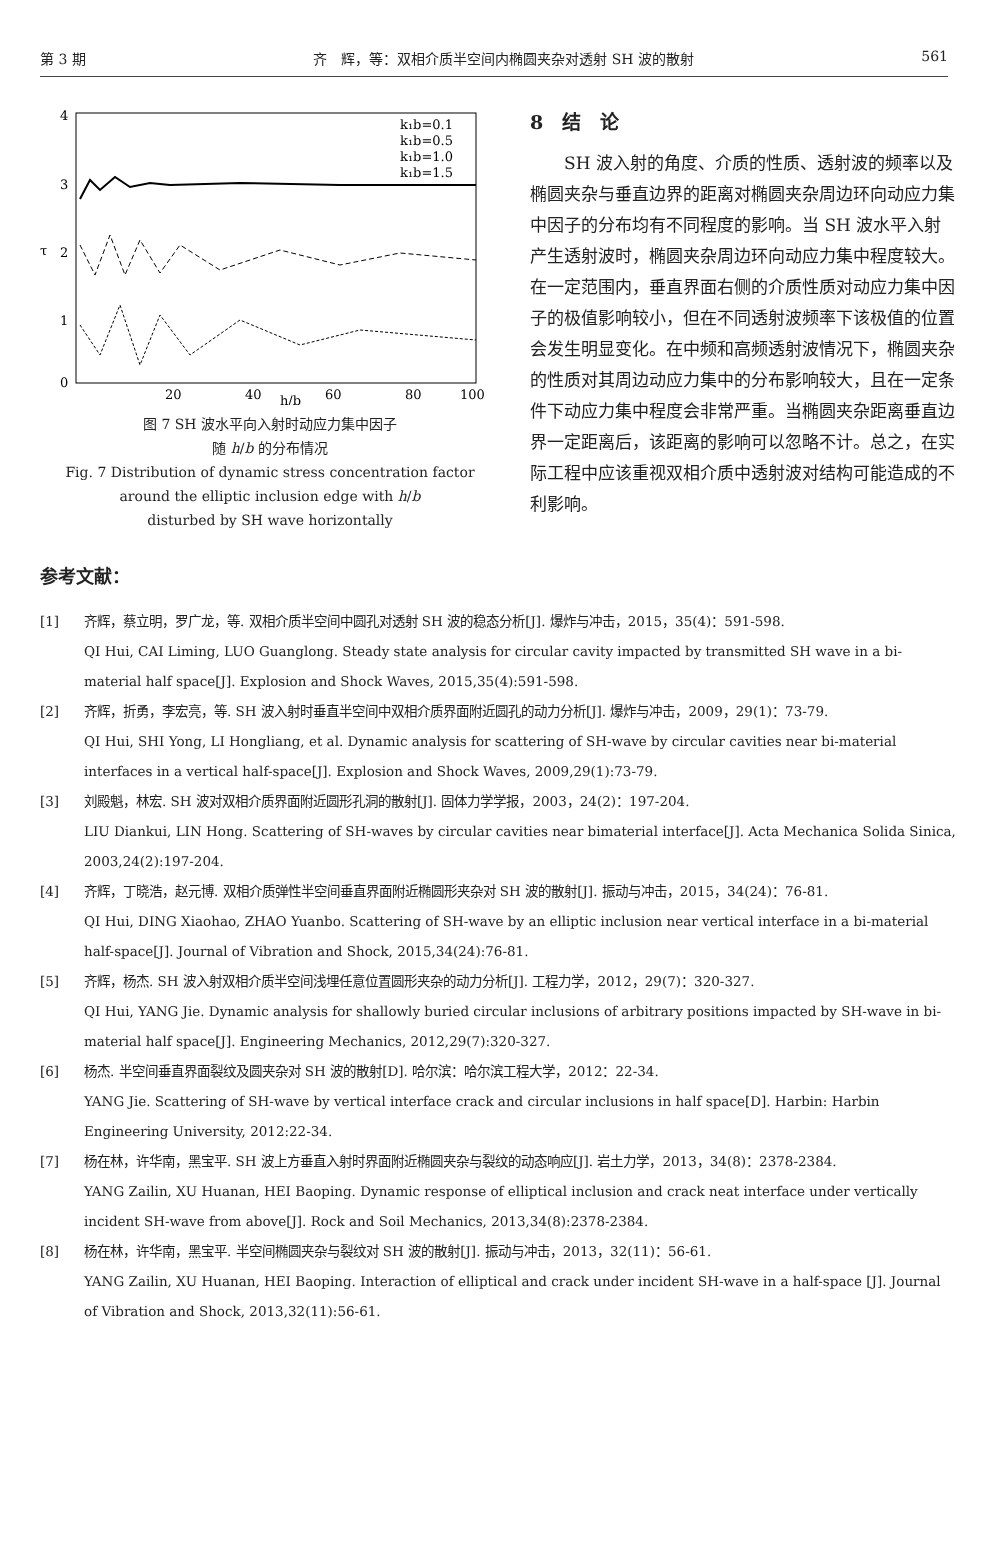第 3 期 齐　辉，等：双相介质半空间内椭圆夹杂对透射 SH 波的散射 561
4
3
2
1
0
20
40
60
80
100
h/b
τ
k₁b=0.1
k₁b=0.5
k₁b=1.0
k₁b=1.5
图 7 SH 波水平向入射时动应力集中因子
随 h/b 的分布情况
Fig. 7 Distribution of dynamic stress concentration factor
around the elliptic inclusion edge with h/b
disturbed by SH wave horizontally
8　结　论
　　SH 波入射的角度、介质的性质、透射波的频率以及椭圆夹杂与垂直边界的距离对椭圆夹杂周边环向动应力集中因子的分布均有不同程度的影响。当 SH 波水平入射产生透射波时，椭圆夹杂周边环向动应力集中程度较大。在一定范围内，垂直界面右侧的介质性质对动应力集中因子的极值影响较小，但在不同透射波频率下该极值的位置会发生明显变化。在中频和高频透射波情况下，椭圆夹杂的性质对其周边动应力集中的分布影响较大，且在一定条件下动应力集中程度会非常严重。当椭圆夹杂距离垂直边界一定距离后，该距离的影响可以忽略不计。总之，在实际工程中应该重视双相介质中透射波对结构可能造成的不利影响。
参考文献：
[1] 齐辉，蔡立明，罗广龙，等. 双相介质半空间中圆孔对透射 SH 波的稳态分析[J]. 爆炸与冲击，2015，35(4)：591-598.
QI Hui, CAI Liming, LUO Guanglong. Steady state analysis for circular cavity impacted by transmitted SH wave in a bi-material half space[J]. Explosion and Shock Waves, 2015,35(4):591-598.
[2] 齐辉，折勇，李宏亮，等. SH 波入射时垂直半空间中双相介质界面附近圆孔的动力分析[J]. 爆炸与冲击，2009，29(1)：73-79.
QI Hui, SHI Yong, LI Hongliang, et al. Dynamic analysis for scattering of SH-wave by circular cavities near bi-material interfaces in a vertical half-space[J]. Explosion and Shock Waves, 2009,29(1):73-79.
[3] 刘殿魁，林宏. SH 波对双相介质界面附近圆形孔洞的散射[J]. 固体力学学报，2003，24(2)：197-204.
LIU Diankui, LIN Hong. Scattering of SH-waves by circular cavities near bimaterial interface[J]. Acta Mechanica Solida Sinica, 2003,24(2):197-204.
[4] 齐辉，丁晓浩，赵元博. 双相介质弹性半空间垂直界面附近椭圆形夹杂对 SH 波的散射[J]. 振动与冲击，2015，34(24)：76-81.
QI Hui, DING Xiaohao, ZHAO Yuanbo. Scattering of SH-wave by an elliptic inclusion near vertical interface in a bi-material half-space[J]. Journal of Vibration and Shock, 2015,34(24):76-81.
[5] 齐辉，杨杰. SH 波入射双相介质半空间浅埋任意位置圆形夹杂的动力分析[J]. 工程力学，2012，29(7)：320-327.
QI Hui, YANG Jie. Dynamic analysis for shallowly buried circular inclusions of arbitrary positions impacted by SH-wave in bi-material half space[J]. Engineering Mechanics, 2012,29(7):320-327.
[6] 杨杰. 半空间垂直界面裂纹及圆夹杂对 SH 波的散射[D]. 哈尔滨：哈尔滨工程大学，2012：22-34.
YANG Jie. Scattering of SH-wave by vertical interface crack and circular inclusions in half space[D]. Harbin: Harbin Engineering University, 2012:22-34.
[7] 杨在林，许华南，黑宝平. SH 波上方垂直入射时界面附近椭圆夹杂与裂纹的动态响应[J]. 岩土力学，2013，34(8)：2378-2384.
YANG Zailin, XU Huanan, HEI Baoping. Dynamic response of elliptical inclusion and crack neat interface under vertically incident SH-wave from above[J]. Rock and Soil Mechanics, 2013,34(8):2378-2384.
[8] 杨在林，许华南，黑宝平. 半空间椭圆夹杂与裂纹对 SH 波的散射[J]. 振动与冲击，2013，32(11)：56-61.
YANG Zailin, XU Huanan, HEI Baoping. Interaction of elliptical and crack under incident SH-wave in a half-space [J]. Journal of Vibration and Shock, 2013,32(11):56-61.